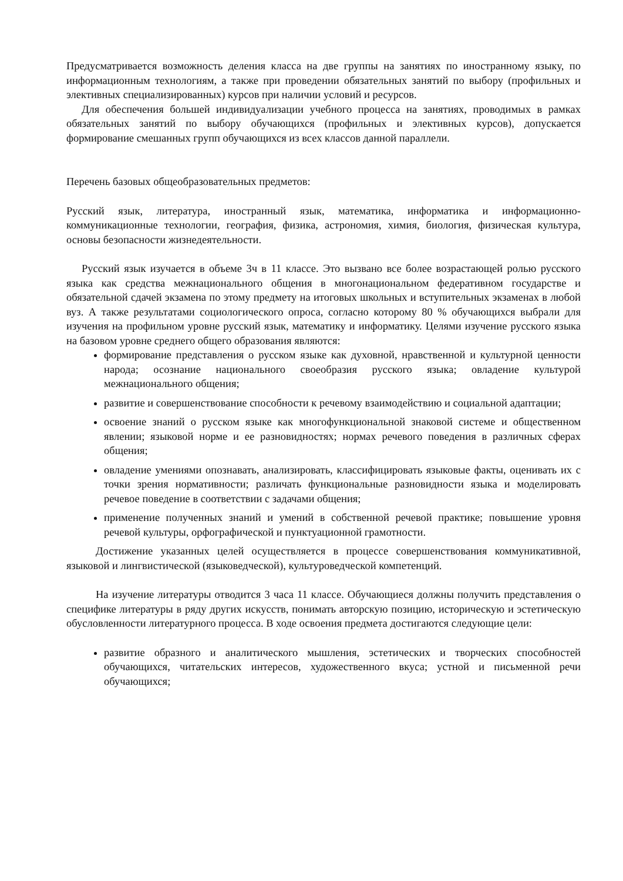Предусматривается возможность деления класса на две группы на занятиях по иностранному языку, по информационным технологиям, а также при проведении обязательных занятий по выбору (профильных и элективных специализированных) курсов при наличии условий и ресурсов.
Для обеспечения большей индивидуализации учебного процесса на занятиях, проводимых в рамках обязательных занятий по выбору обучающихся (профильных и элективных курсов), допускается формирование смешанных групп обучающихся из всех классов данной параллели.
Перечень базовых общеобразовательных предметов:
Русский язык, литература, иностранный язык, математика, информатика и информационно-коммуникационные технологии, география, физика, астрономия, химия, биология, физическая культура, основы безопасности жизнедеятельности.
Русский язык изучается в объеме 3ч в 11 классе. Это вызвано все более возрастающей ролью русского языка как средства межнационального общения в многонациональном федеративном государстве и обязательной сдачей экзамена по этому предмету на итоговых школьных и вступительных экзаменах в любой вуз. А также результатами социологического опроса, согласно которому 80 % обучающихся выбрали для изучения на профильном уровне русский язык, математику и информатику. Целями изучение русского языка на базовом уровне среднего общего образования являются:
формирование представления о русском языке как духовной, нравственной и культурной ценности народа; осознание национального своеобразия русского языка; овладение культурой межнационального общения;
развитие и совершенствование способности к речевому взаимодействию и социальной адаптации;
освоение знаний о русском языке как многофункциональной знаковой системе и общественном явлении; языковой норме и ее разновидностях; нормах речевого поведения в различных сферах общения;
овладение умениями опознавать, анализировать, классифицировать языковые факты, оценивать их с точки зрения нормативности; различать функциональные разновидности языка и моделировать речевое поведение в соответствии с задачами общения;
применение полученных знаний и умений в собственной речевой практике; повышение уровня речевой культуры, орфографической и пунктуационной грамотности.
Достижение указанных целей осуществляется в процессе совершенствования коммуникативной, языковой и лингвистической (языковедческой), культуроведческой компетенций.
На изучение литературы отводится 3 часа 11 классе. Обучающиеся должны получить представления о специфике литературы в ряду других искусств, понимать авторскую позицию, историческую и эстетическую обусловленности литературного процесса. В ходе освоения предмета достигаются следующие цели:
развитие образного и аналитического мышления, эстетических и творческих способностей обучающихся, читательских интересов, художественного вкуса; устной и письменной речи обучающихся;